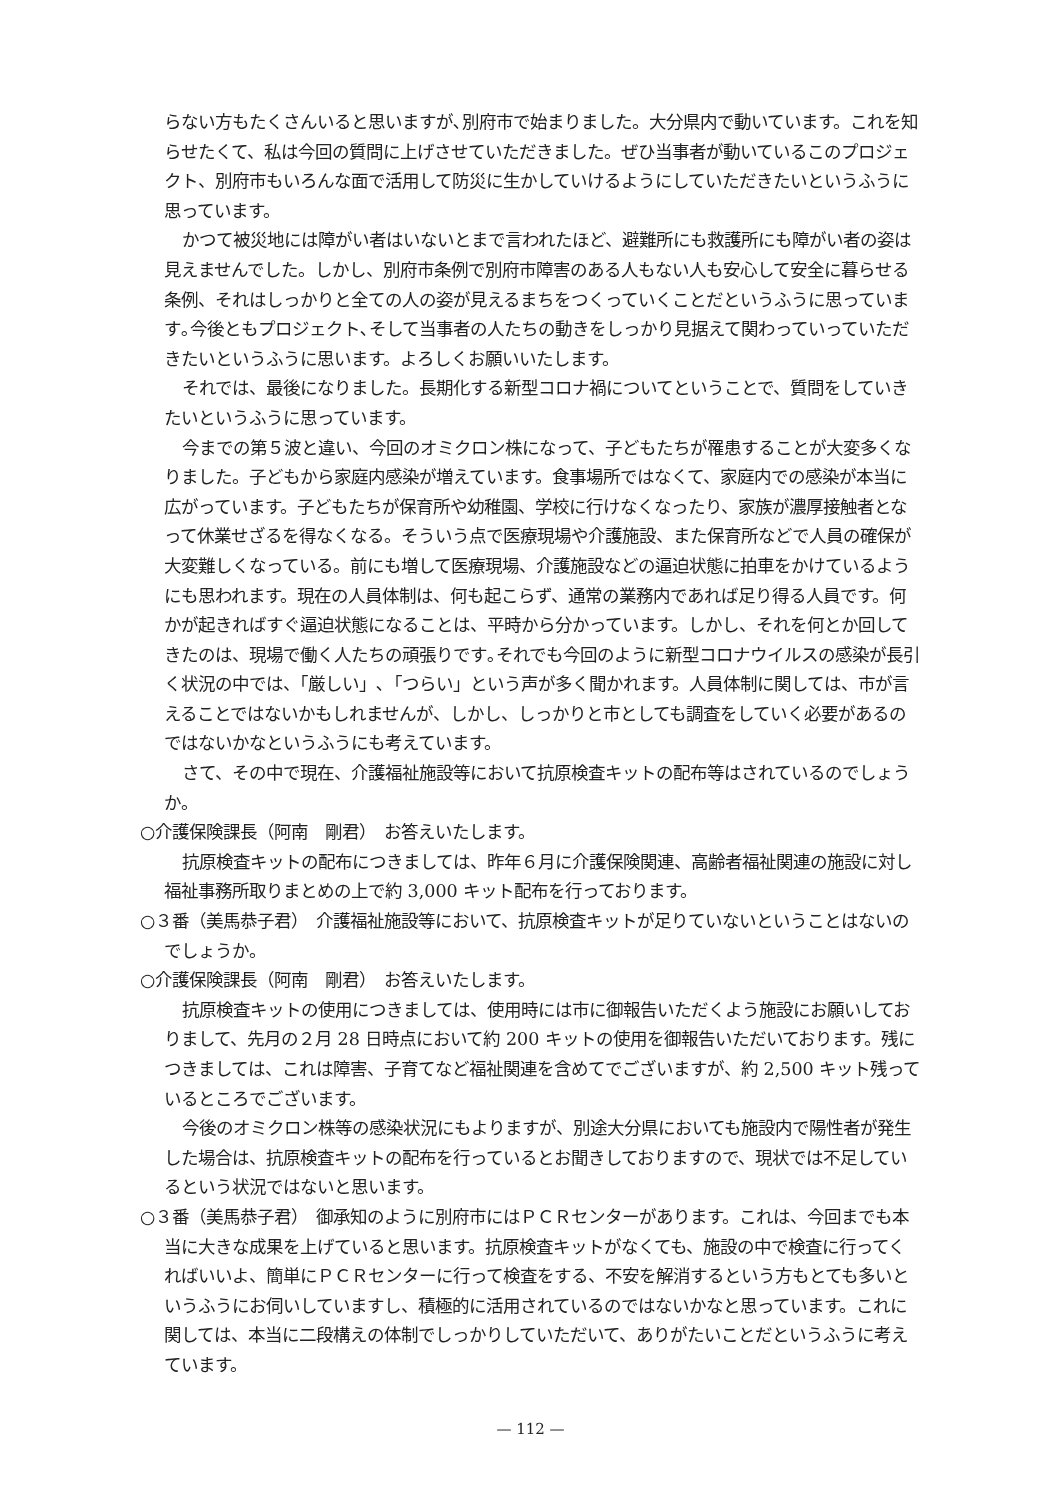らない方もたくさんいると思いますが､別府市で始まりました。大分県内で動いています。これを知らせたくて、私は今回の質問に上げさせていただきました。ぜひ当事者が動いているこのプロジェクト、別府市もいろんな面で活用して防災に生かしていけるようにしていただきたいというふうに思っています。
かつて被災地には障がい者はいないとまで言われたほど、避難所にも救護所にも障がい者の姿は見えませんでした。しかし、別府市条例で別府市障害のある人もない人も安心して安全に暮らせる条例、それはしっかりと全ての人の姿が見えるまちをつくっていくことだというふうに思っています｡今後ともプロジェクト､そして当事者の人たちの動きをしっかり見据えて関わっていっていただきたいというふうに思います。よろしくお願いいたします。
それでは、最後になりました。長期化する新型コロナ禍についてということで、質問をしていきたいというふうに思っています。
今までの第５波と違い、今回のオミクロン株になって、子どもたちが罹患することが大変多くなりました。子どもから家庭内感染が増えています。食事場所ではなくて、家庭内での感染が本当に広がっています。子どもたちが保育所や幼稚園、学校に行けなくなったり、家族が濃厚接触者となって休業せざるを得なくなる。そういう点で医療現場や介護施設、また保育所などで人員の確保が大変難しくなっている。前にも増して医療現場、介護施設などの逼迫状態に拍車をかけているようにも思われます。現在の人員体制は、何も起こらず、通常の業務内であれば足り得る人員です。何かが起きればすぐ逼迫状態になることは、平時から分かっています。しかし、それを何とか回してきたのは、現場で働く人たちの頑張りです｡それでも今回のように新型コロナウイルスの感染が長引く状況の中では、「厳しい」､「つらい」という声が多く聞かれます。人員体制に関しては、市が言えることではないかもしれませんが、しかし、しっかりと市としても調査をしていく必要があるのではないかなというふうにも考えています。
さて、その中で現在、介護福祉施設等において抗原検査キットの配布等はされているのでしょうか。
○介護保険課長（阿南　剛君）　お答えいたします。
抗原検査キットの配布につきましては、昨年６月に介護保険関連、高齢者福祉関連の施設に対し福祉事務所取りまとめの上で約 3,000 キット配布を行っております。
○３番（美馬恭子君）　介護福祉施設等において、抗原検査キットが足りていないということはないのでしょうか。
○介護保険課長（阿南　剛君）　お答えいたします。
抗原検査キットの使用につきましては、使用時には市に御報告いただくよう施設にお願いしておりまして、先月の２月 28 日時点において約 200 キットの使用を御報告いただいております。残につきましては、これは障害、子育てなど福祉関連を含めてでございますが、約 2,500 キット残っているところでございます。
今後のオミクロン株等の感染状況にもよりますが、別途大分県においても施設内で陽性者が発生した場合は、抗原検査キットの配布を行っているとお聞きしておりますので、現状では不足しているという状況ではないと思います。
○３番（美馬恭子君）　御承知のように別府市にはＰＣＲセンターがあります。これは、今回までも本当に大きな成果を上げていると思います。抗原検査キットがなくても、施設の中で検査に行ってくればいいよ、簡単にＰＣＲセンターに行って検査をする、不安を解消するという方もとても多いというふうにお伺いしていますし、積極的に活用されているのではないかなと思っています。これに関しては、本当に二段構えの体制でしっかりしていただいて、ありがたいことだというふうに考えています。
— 112 —